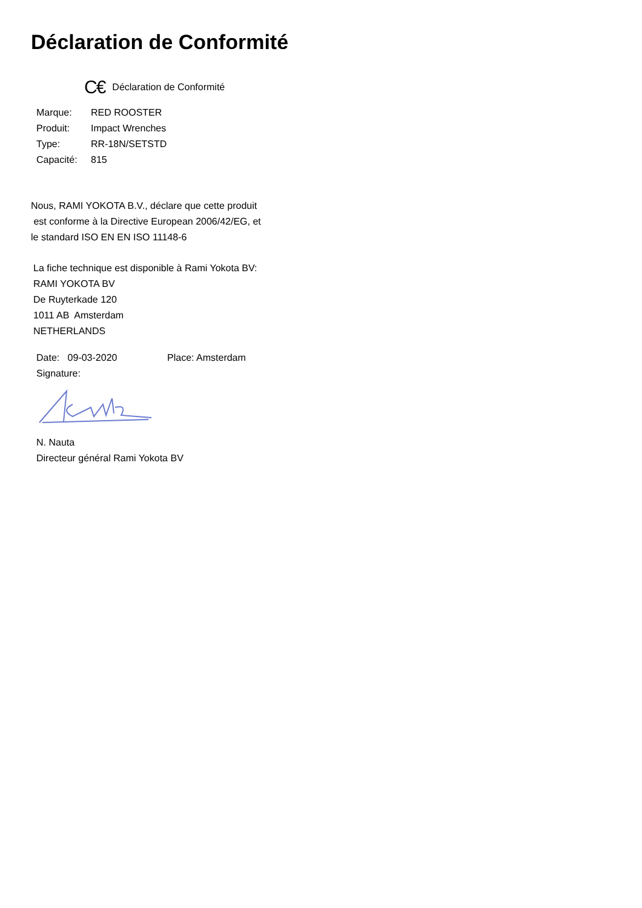Déclaration de Conformité
C€ Déclaration de Conformité
| Marque: | RED ROOSTER |
| Produit: | Impact Wrenches |
| Type: | RR-18N/SETSTD |
| Capacité: | 815 |
Nous, RAMI YOKOTA B.V., déclare que cette produit
est conforme à la Directive European 2006/42/EG, et
le standard ISO EN EN ISO 11148-6
La fiche technique est disponible à Rami Yokota BV:
RAMI YOKOTA BV
De Ruyterkade 120
1011 AB Amsterdam
NETHERLANDS
| Date: 09-03-2020 | Place: Amsterdam |
| Signature: | |
N. Nauta
Directeur général Rami Yokota BV